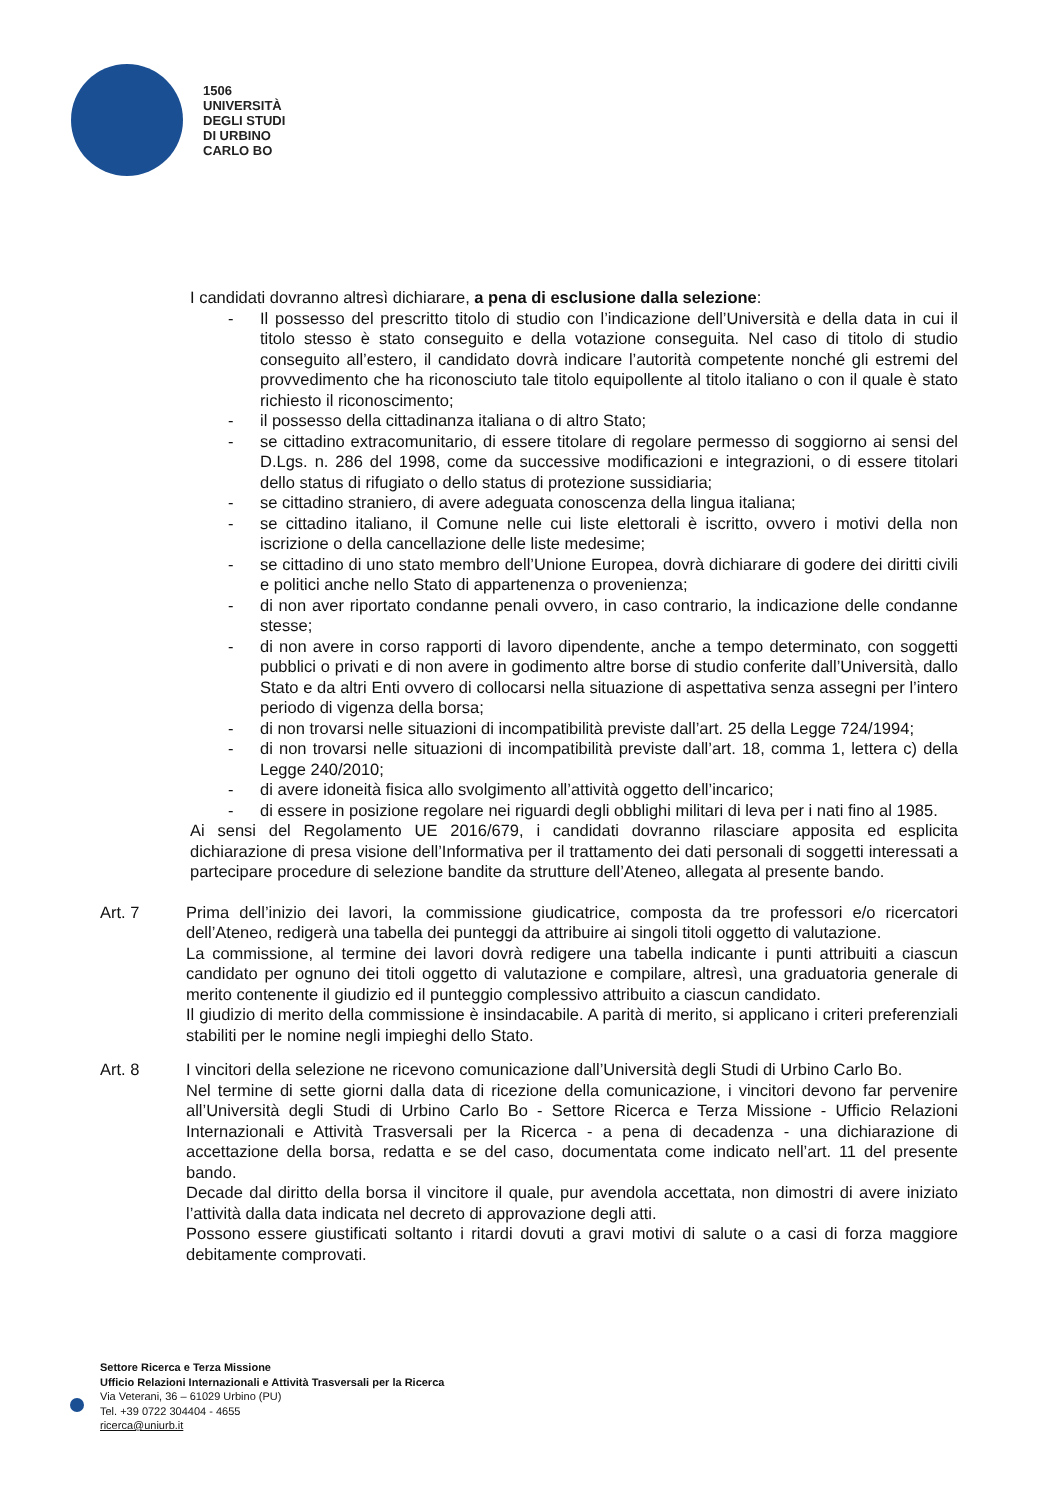1506
UNIVERSITÀ
DEGLI STUDI
DI URBINO
CARLO BO
I candidati dovranno altresì dichiarare, a pena di esclusione dalla selezione:
- Il possesso del prescritto titolo di studio con l’indicazione dell’Università e della data in cui il titolo stesso è stato conseguito e della votazione conseguita. Nel caso di titolo di studio conseguito all’estero, il candidato dovrà indicare l’autorità competente nonché gli estremi del provvedimento che ha riconosciuto tale titolo equipollente al titolo italiano o con il quale è stato richiesto il riconoscimento;
- il possesso della cittadinanza italiana o di altro Stato;
- se cittadino extracomunitario, di essere titolare di regolare permesso di soggiorno ai sensi del D.Lgs. n. 286 del 1998, come da successive modificazioni e integrazioni, o di essere titolari dello status di rifugiato o dello status di protezione sussidiaria;
- se cittadino straniero, di avere adeguata conoscenza della lingua italiana;
- se cittadino italiano, il Comune nelle cui liste elettorali è iscritto, ovvero i motivi della non iscrizione o della cancellazione delle liste medesime;
- se cittadino di uno stato membro dell’Unione Europea, dovrà dichiarare di godere dei diritti civili e politici anche nello Stato di appartenenza o provenienza;
- di non aver riportato condanne penali ovvero, in caso contrario, la indicazione delle condanne stesse;
- di non avere in corso rapporti di lavoro dipendente, anche a tempo determinato, con soggetti pubblici o privati e di non avere in godimento altre borse di studio conferite dall’Università, dallo Stato e da altri Enti ovvero di collocarsi nella situazione di aspettativa senza assegni per l’intero periodo di vigenza della borsa;
- di non trovarsi nelle situazioni di incompatibilità previste dall’art. 25 della Legge 724/1994;
- di non trovarsi nelle situazioni di incompatibilità previste dall’art. 18, comma 1, lettera c) della Legge 240/2010;
- di avere idoneità fisica allo svolgimento all’attività oggetto dell’incarico;
- di essere in posizione regolare nei riguardi degli obblighi militari di leva per i nati fino al 1985.
Ai sensi del Regolamento UE 2016/679, i candidati dovranno rilasciare apposita ed esplicita dichiarazione di presa visione dell’Informativa per il trattamento dei dati personali di soggetti interessati a partecipare procedure di selezione bandite da strutture dell’Ateneo, allegata al presente bando.
Art. 7 Prima dell’inizio dei lavori, la commissione giudicatrice, composta da tre professori e/o ricercatori dell’Ateneo, redigerà una tabella dei punteggi da attribuire ai singoli titoli oggetto di valutazione.
La commissione, al termine dei lavori dovrà redigere una tabella indicante i punti attribuiti a ciascun candidato per ognuno dei titoli oggetto di valutazione e compilare, altresì, una graduatoria generale di merito contenente il giudizio ed il punteggio complessivo attribuito a ciascun candidato.
Il giudizio di merito della commissione è insindacabile. A parità di merito, si applicano i criteri preferenziali stabiliti per le nomine negli impieghi dello Stato.
Art. 8 I vincitori della selezione ne ricevono comunicazione dall’Università degli Studi di Urbino Carlo Bo.
Nel termine di sette giorni dalla data di ricezione della comunicazione, i vincitori devono far pervenire all’Università degli Studi di Urbino Carlo Bo - Settore Ricerca e Terza Missione - Ufficio Relazioni Internazionali e Attività Trasversali per la Ricerca - a pena di decadenza - una dichiarazione di accettazione della borsa, redatta e se del caso, documentata come indicato nell’art. 11 del presente bando.
Decade dal diritto della borsa il vincitore il quale, pur avendola accettata, non dimostri di avere iniziato l’attività dalla data indicata nel decreto di approvazione degli atti.
Possono essere giustificati soltanto i ritardi dovuti a gravi motivi di salute o a casi di forza maggiore debitamente comprovati.
Settore Ricerca e Terza Missione
Ufficio Relazioni Internazionali e Attività Trasversali per la Ricerca
Via Veterani, 36 – 61029 Urbino (PU)
Tel. +39 0722 304404 - 4655
ricerca@uniurb.it